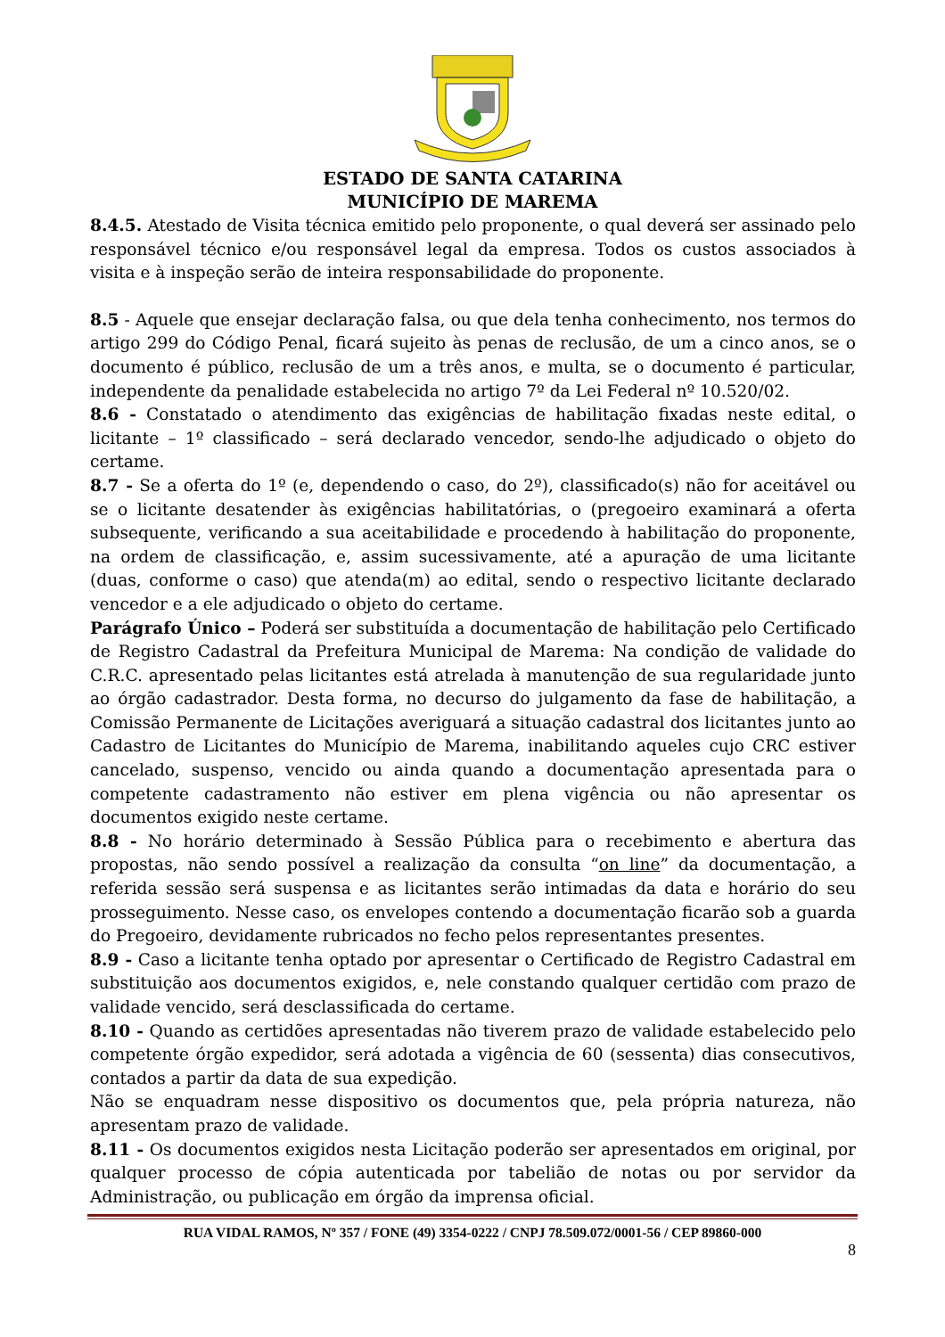ESTADO DE SANTA CATARINA
MUNICÍPIO DE MAREMA
8.4.5. Atestado de Visita técnica emitido pelo proponente, o qual deverá ser assinado pelo responsável técnico e/ou responsável legal da empresa. Todos os custos associados à visita e à inspeção serão de inteira responsabilidade do proponente.
8.5 - Aquele que ensejar declaração falsa, ou que dela tenha conhecimento, nos termos do artigo 299 do Código Penal, ficará sujeito às penas de reclusão, de um a cinco anos, se o documento é público, reclusão de um a três anos, e multa, se o documento é particular, independente da penalidade estabelecida no artigo 7º da Lei Federal nº 10.520/02.
8.6 - Constatado o atendimento das exigências de habilitação fixadas neste edital, o licitante – 1º classificado – será declarado vencedor, sendo-lhe adjudicado o objeto do certame.
8.7 - Se a oferta do 1º (e, dependendo o caso, do 2º), classificado(s) não for aceitável ou se o licitante desatender às exigências habilitatórias, o (pregoeiro examinará a oferta subsequente, verificando a sua aceitabilidade e procedendo à habilitação do proponente, na ordem de classificação, e, assim sucessivamente, até a apuração de uma licitante (duas, conforme o caso) que atenda(m) ao edital, sendo o respectivo licitante declarado vencedor e a ele adjudicado o objeto do certame.
Parágrafo Único – Poderá ser substituída a documentação de habilitação pelo Certificado de Registro Cadastral da Prefeitura Municipal de Marema: Na condição de validade do C.R.C. apresentado pelas licitantes está atrelada à manutenção de sua regularidade junto ao órgão cadastrador. Desta forma, no decurso do julgamento da fase de habilitação, a Comissão Permanente de Licitações averiguará a situação cadastral dos licitantes junto ao Cadastro de Licitantes do Município de Marema, inabilitando aqueles cujo CRC estiver cancelado, suspenso, vencido ou ainda quando a documentação apresentada para o competente cadastramento não estiver em plena vigência ou não apresentar os documentos exigido neste certame.
8.8 - No horário determinado à Sessão Pública para o recebimento e abertura das propostas, não sendo possível a realização da consulta “on line” da documentação, a referida sessão será suspensa e as licitantes serão intimadas da data e horário do seu prosseguimento. Nesse caso, os envelopes contendo a documentação ficarão sob a guarda do Pregoeiro, devidamente rubricados no fecho pelos representantes presentes.
8.9 - Caso a licitante tenha optado por apresentar o Certificado de Registro Cadastral em substituição aos documentos exigidos, e, nele constando qualquer certidão com prazo de validade vencido, será desclassificada do certame.
8.10 - Quando as certidões apresentadas não tiverem prazo de validade estabelecido pelo competente órgão expedidor, será adotada a vigência de 60 (sessenta) dias consecutivos, contados a partir da data de sua expedição.
Não se enquadram nesse dispositivo os documentos que, pela própria natureza, não apresentam prazo de validade.
8.11 - Os documentos exigidos nesta Licitação poderão ser apresentados em original, por qualquer processo de cópia autenticada por tabelião de notas ou por servidor da Administração, ou publicação em órgão da imprensa oficial.
RUA VIDAL RAMOS, Nº 357 / FONE (49) 3354-0222 / CNPJ 78.509.072/0001-56 / CEP 89860-000
8